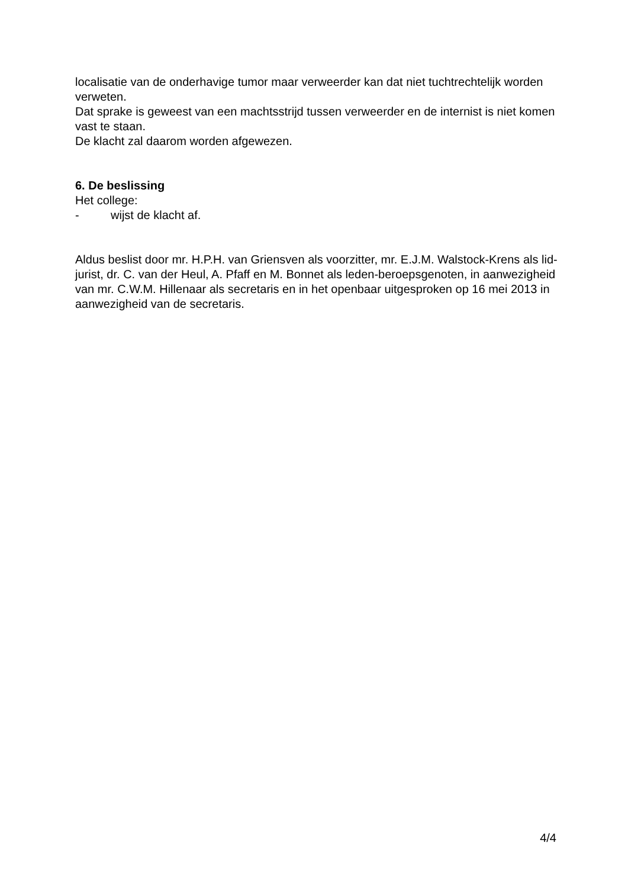localisatie van de onderhavige tumor maar verweerder kan dat niet tuchtrechtelijk worden verweten.
Dat sprake is geweest van een machtsstrijd tussen verweerder en de internist is niet komen vast te staan.
De klacht zal daarom worden afgewezen.
6. De beslissing
Het college:
- wijst de klacht af.
Aldus beslist door mr. H.P.H. van Griensven als voorzitter, mr. E.J.M. Walstock-Krens als lid-jurist, dr. C. van der Heul, A. Pfaff en M. Bonnet als leden-beroepsgenoten, in aanwezigheid van mr. C.W.M. Hillenaar als secretaris en in het openbaar uitgesproken op 16 mei 2013 in aanwezigheid van de secretaris.
4/4